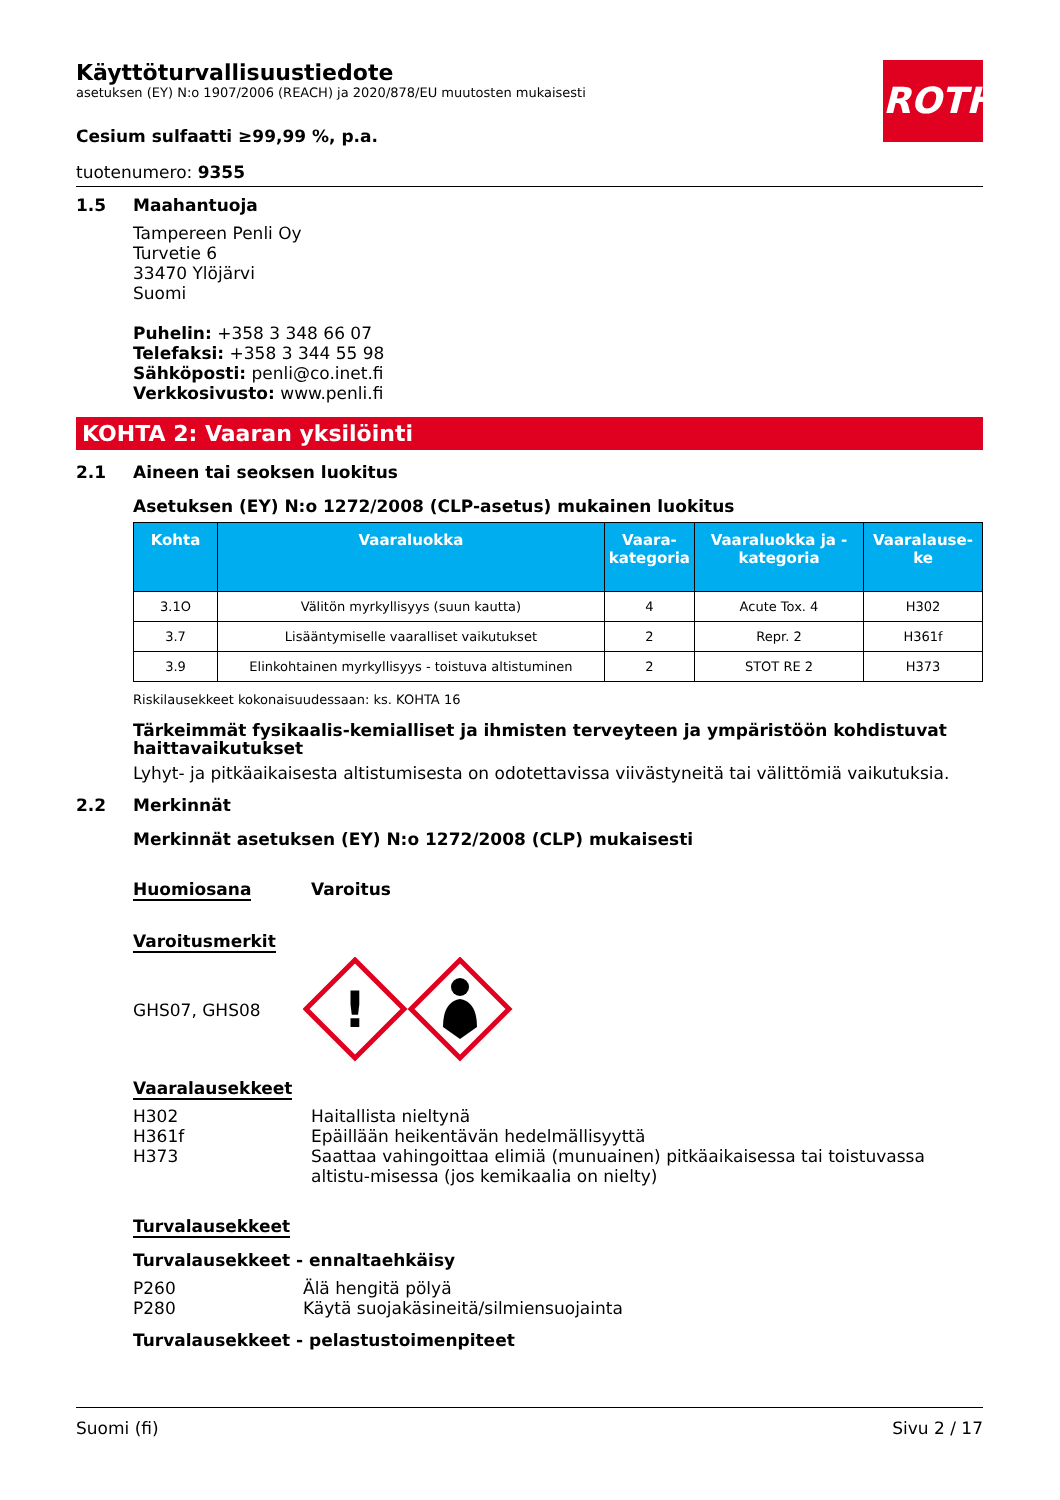ROTH
Käyttöturvallisuustiedote
asetuksen (EY) N:o 1907/2006 (REACH) ja 2020/878/EU muutosten mukaisesti
Cesium sulfaatti ≥99,99 %, p.a.
tuotenumero: 9355
1.5 Maahantuoja
Tampereen Penli Oy
Turvetie 6
33470 Ylöjärvi
Suomi
Puhelin: +358 3 348 66 07
Telefaksi: +358 3 344 55 98
Sähköposti: penli@co.inet.fi
Verkkosivusto: www.penli.fi
KOHTA 2: Vaaran yksilöinti
2.1 Aineen tai seoksen luokitus
Asetuksen (EY) N:o 1272/2008 (CLP-asetus) mukainen luokitus
| Kohta | Vaaraluokka | Vaara-kategoria | Vaaraluokka ja -kategoria | Vaaralause-ke |
| --- | --- | --- | --- | --- |
| 3.1O | Välitön myrkyllisyys (suun kautta) | 4 | Acute Tox. 4 | H302 |
| 3.7 | Lisääntymiselle vaaralliset vaikutukset | 2 | Repr. 2 | H361f |
| 3.9 | Elinkohtainen myrkyllisyys - toistuva altistuminen | 2 | STOT RE 2 | H373 |
Riskilausekkeet kokonaisuudessaan: ks. KOHTA 16
Tärkeimmät fysikaalis-kemialliset ja ihmisten terveyteen ja ympäristöön kohdistuvat haittavaikutukset
Lyhyt- ja pitkäaikaisesta altistumisesta on odotettavissa viivästyneitä tai välittömiä vaikutuksia.
2.2 Merkinnät
Merkinnät asetuksen (EY) N:o 1272/2008 (CLP) mukaisesti
Huomiosana Varoitus
Varoitusmerkit
GHS07, GHS08
!
Vaaralausekkeet
H302
H361f
H373
Haitallista nieltynä
Epäillään heikentävän hedelmällisyyttä
Saattaa vahingoittaa elimiä (munuainen) pitkäaikaisessa tai toistuvassa altistu-misessa (jos kemikaalia on nielty)
Turvalausekkeet
Turvalausekkeet - ennaltaehkäisy
P260
P280
Älä hengitä pölyä
Käytä suojakäsineitä/silmiensuojainta
Turvalausekkeet - pelastustoimenpiteet
Suomi (fi) Sivu 2 / 17